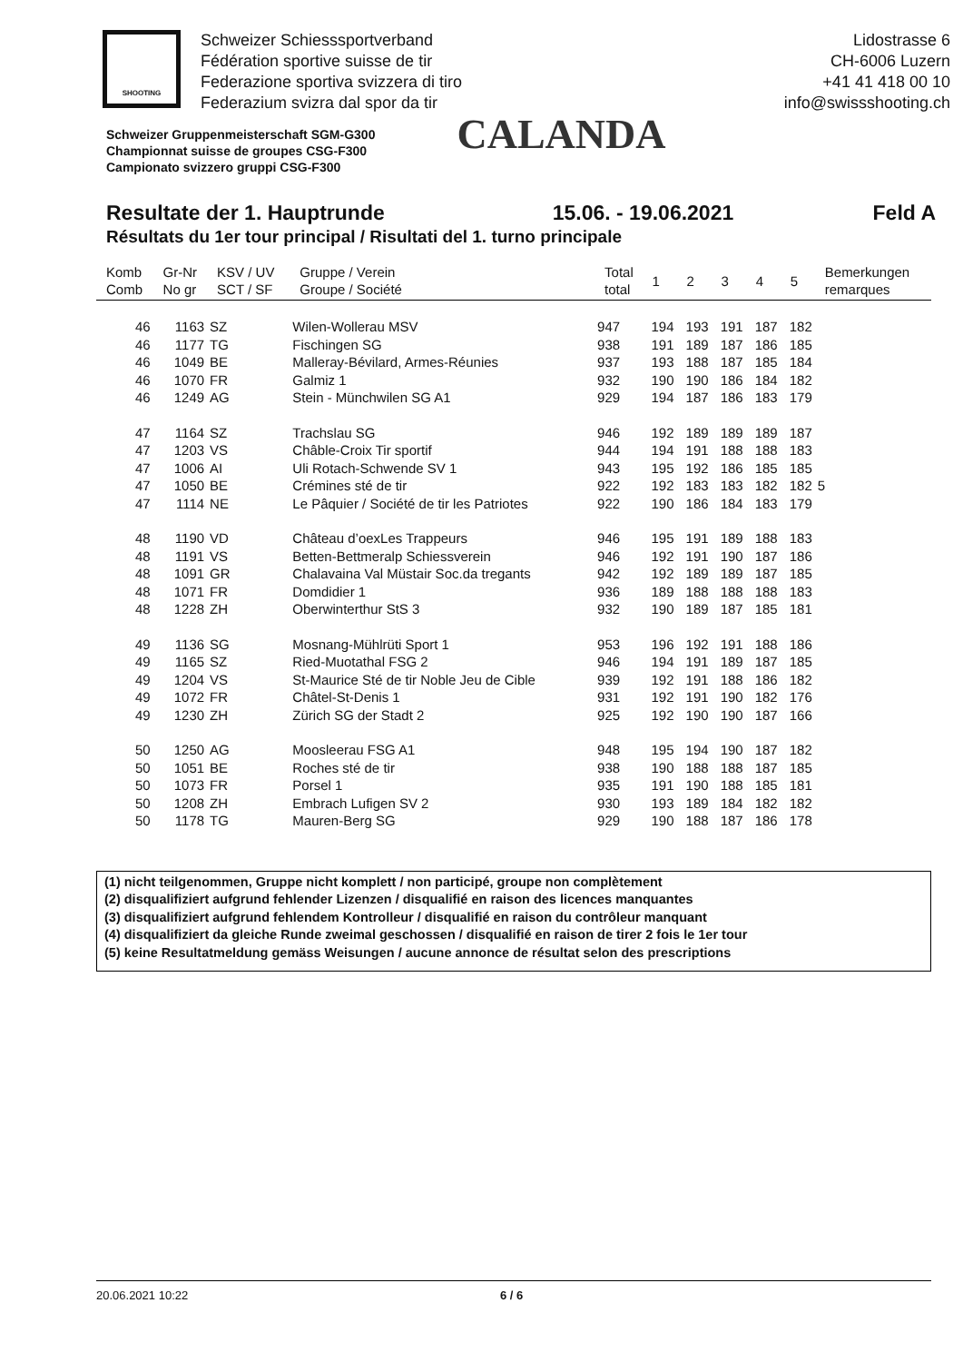SHOOTING
Schweizer Schiesssportverband
Fédération sportive suisse de tir
Federazione sportiva svizzera di tiro
Federazium svizra dal spor da tir
Lidostrasse 6
CH-6006 Luzern
+41 41 418 00 10
info@swissshooting.ch
Schweizer Gruppenmeisterschaft SGM-G300
Championnat suisse de groupes CSG-F300
Campionato svizzero gruppi CSG-F300
CALANDA
Resultate der 1. Hauptrunde 15.06. - 19.06.2021 Feld A
Résultats du 1er tour principal / Risultati del 1. turno principale
| Komb Comb | Gr-Nr No gr | KSV / UV SCT / SF | Gruppe / Verein Groupe / Société | Total total | 1 | 2 | 3 | 4 | 5 | Bemerkungen remarques |
| --- | --- | --- | --- | --- | --- | --- | --- | --- | --- | --- |
| 46 | 1163 | SZ | Wilen-Wollerau MSV | 947 | 194 | 193 | 191 | 187 | 182 | |
| 46 | 1177 | TG | Fischingen SG | 938 | 191 | 189 | 187 | 186 | 185 | |
| 46 | 1049 | BE | Malleray-Bévilard, Armes-Réunies | 937 | 193 | 188 | 187 | 185 | 184 | |
| 46 | 1070 | FR | Galmiz 1 | 932 | 190 | 190 | 186 | 184 | 182 | |
| 46 | 1249 | AG | Stein - Münchwilen SG A1 | 929 | 194 | 187 | 186 | 183 | 179 | |
| 47 | 1164 | SZ | Trachslau SG | 946 | 192 | 189 | 189 | 189 | 187 | |
| 47 | 1203 | VS | Châble-Croix Tir sportif | 944 | 194 | 191 | 188 | 188 | 183 | |
| 47 | 1006 | AI | Uli Rotach-Schwende SV 1 | 943 | 195 | 192 | 186 | 185 | 185 | |
| 47 | 1050 | BE | Crémines sté de tir | 922 | 192 | 183 | 183 | 182 | 182 | 5 |
| 47 | 1114 | NE | Le Pâquier / Société de tir les Patriotes | 922 | 190 | 186 | 184 | 183 | 179 | |
| 48 | 1190 | VD | Château d’oexLes Trappeurs | 946 | 195 | 191 | 189 | 188 | 183 | |
| 48 | 1191 | VS | Betten-Bettmeralp Schiessverein | 946 | 192 | 191 | 190 | 187 | 186 | |
| 48 | 1091 | GR | Chalavaina Val Müstair Soc.da tregants | 942 | 192 | 189 | 189 | 187 | 185 | |
| 48 | 1071 | FR | Domdidier 1 | 936 | 189 | 188 | 188 | 188 | 183 | |
| 48 | 1228 | ZH | Oberwinterthur StS 3 | 932 | 190 | 189 | 187 | 185 | 181 | |
| 49 | 1136 | SG | Mosnang-Mühlrüti Sport 1 | 953 | 196 | 192 | 191 | 188 | 186 | |
| 49 | 1165 | SZ | Ried-Muotathal FSG 2 | 946 | 194 | 191 | 189 | 187 | 185 | |
| 49 | 1204 | VS | St-Maurice Sté de tir Noble Jeu de Cible | 939 | 192 | 191 | 188 | 186 | 182 | |
| 49 | 1072 | FR | Châtel-St-Denis 1 | 931 | 192 | 191 | 190 | 182 | 176 | |
| 49 | 1230 | ZH | Zürich SG der Stadt 2 | 925 | 192 | 190 | 190 | 187 | 166 | |
| 50 | 1250 | AG | Moosleerau FSG A1 | 948 | 195 | 194 | 190 | 187 | 182 | |
| 50 | 1051 | BE | Roches sté de tir | 938 | 190 | 188 | 188 | 187 | 185 | |
| 50 | 1073 | FR | Porsel 1 | 935 | 191 | 190 | 188 | 185 | 181 | |
| 50 | 1208 | ZH | Embrach Lufigen SV 2 | 930 | 193 | 189 | 184 | 182 | 182 | |
| 50 | 1178 | TG | Mauren-Berg SG | 929 | 190 | 188 | 187 | 186 | 178 | |
(1) nicht teilgenommen, Gruppe nicht komplett / non participé, groupe non complètement
(2) disqualifiziert aufgrund fehlender Lizenzen / disqualifié en raison des licences manquantes
(3) disqualifiziert aufgrund fehlendem Kontrolleur / disqualifié en raison du contrôleur manquant
(4) disqualifiziert da gleiche Runde zweimal geschossen / disqualifié en raison de tirer 2 fois le 1er tour
(5) keine Resultatmeldung gemäss Weisungen / aucune annonce de résultat selon des prescriptions
20.06.2021 10:22 6 / 6